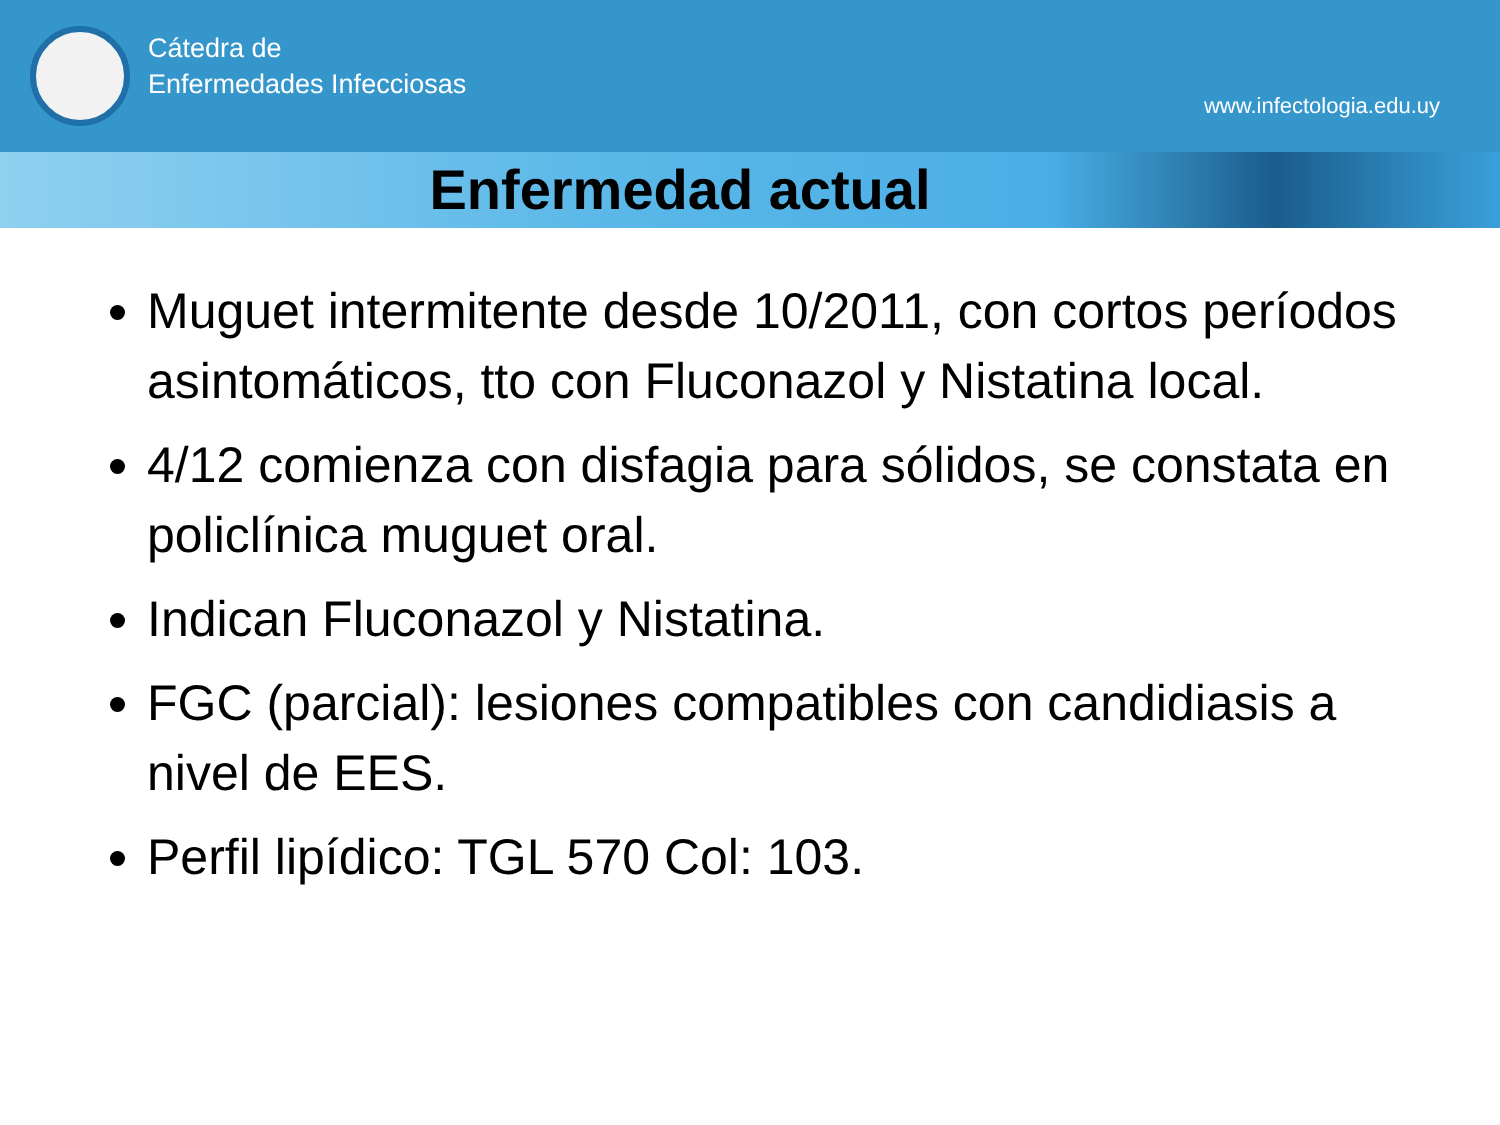Cátedra de
Enfermedades Infecciosas
www.infectologia.edu.uy
Enfermedad actual
Muguet intermitente desde 10/2011, con cortos períodos asintomáticos, tto con Fluconazol y Nistatina local.
4/12 comienza con disfagia para sólidos, se constata en policlínica muguet oral.
Indican Fluconazol y Nistatina.
FGC (parcial): lesiones compatibles con candidiasis a nivel de EES.
Perfil lipídico: TGL 570 Col: 103.